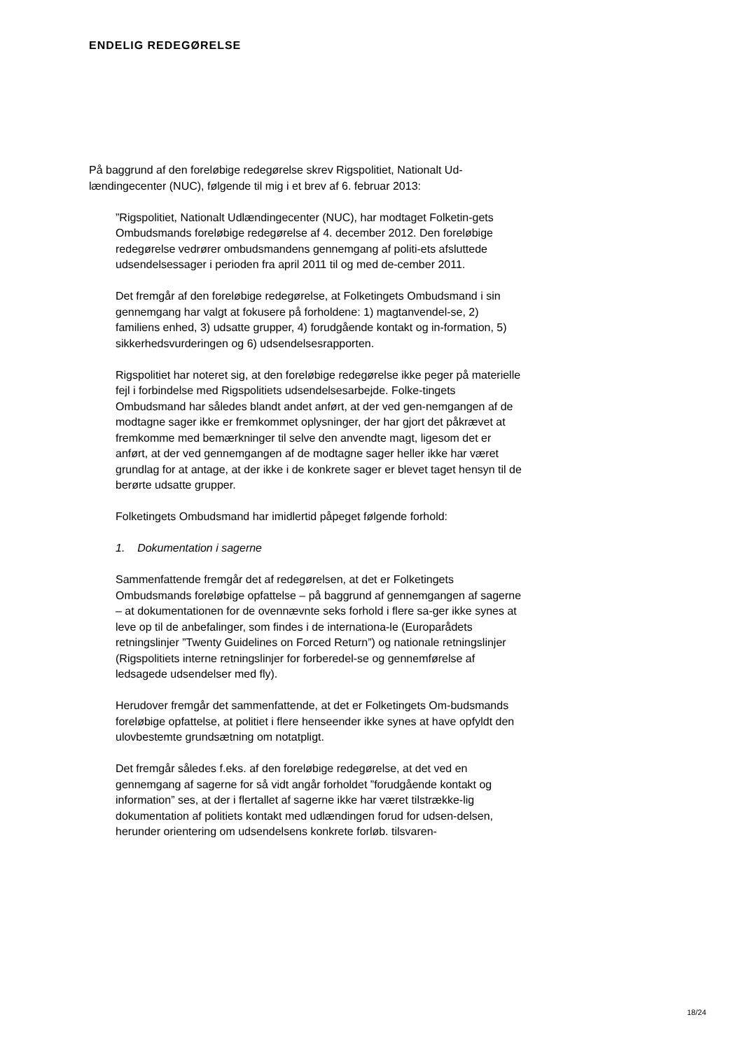ENDELIG REDEGØRELSE
På baggrund af den foreløbige redegørelse skrev Rigspolitiet, Nationalt Ud-lændingecenter (NUC), følgende til mig i et brev af 6. februar 2013:
”Rigspolitiet, Nationalt Udlændingecenter (NUC), har modtaget Folketin-gets Ombudsmands foreløbige redegørelse af 4. december 2012. Den foreløbige redegørelse vedrører ombudsmandens gennemgang af politi-ets afsluttede udsendelsessager i perioden fra april 2011 til og med de-cember 2011.
Det fremgår af den foreløbige redegørelse, at Folketingets Ombudsmand i sin gennemgang har valgt at fokusere på forholdene: 1) magtanvendel-se, 2) familiens enhed, 3) udsatte grupper, 4) forudgående kontakt og in-formation, 5) sikkerhedsvurderingen og 6) udsendelsesrapporten.
Rigspolitiet har noteret sig, at den foreløbige redegørelse ikke peger på materielle fejl i forbindelse med Rigspolitiets udsendelsesarbejde. Folke-tingets Ombudsmand har således blandt andet anført, at der ved gen-nemgangen af de modtagne sager ikke er fremkommet oplysninger, der har gjort det påkrævet at fremkomme med bemærkninger til selve den anvendte magt, ligesom det er anført, at der ved gennemgangen af de modtagne sager heller ikke har været grundlag for at antage, at der ikke i de konkrete sager er blevet taget hensyn til de berørte udsatte grupper.
Folketingets Ombudsmand har imidlertid påpeget følgende forhold:
1. Dokumentation i sagerne
Sammenfattende fremgår det af redegørelsen, at det er Folketingets Ombudsmands foreløbige opfattelse – på baggrund af gennemgangen af sagerne – at dokumentationen for de ovennævnte seks forhold i flere sa-ger ikke synes at leve op til de anbefalinger, som findes i de internationa-le (Europarådets retningslinjer ”Twenty Guidelines on Forced Return”) og nationale retningslinjer (Rigspolitiets interne retningslinjer for forberedel-se og gennemførelse af ledsagede udsendelser med fly).
Herudover fremgår det sammenfattende, at det er Folketingets Om-budsmands foreløbige opfattelse, at politiet i flere henseender ikke synes at have opfyldt den ulovbestemte grundsætning om notatpligt.
Det fremgår således f.eks. af den foreløbige redegørelse, at det ved en gennemgang af sagerne for så vidt angår forholdet ”forudgående kontakt og information” ses, at der i flertallet af sagerne ikke har været tilstrække-lig dokumentation af politiets kontakt med udlændingen forud for udsen-delsen, herunder orientering om udsendelsens konkrete forløb. tilsvaren-
18/24